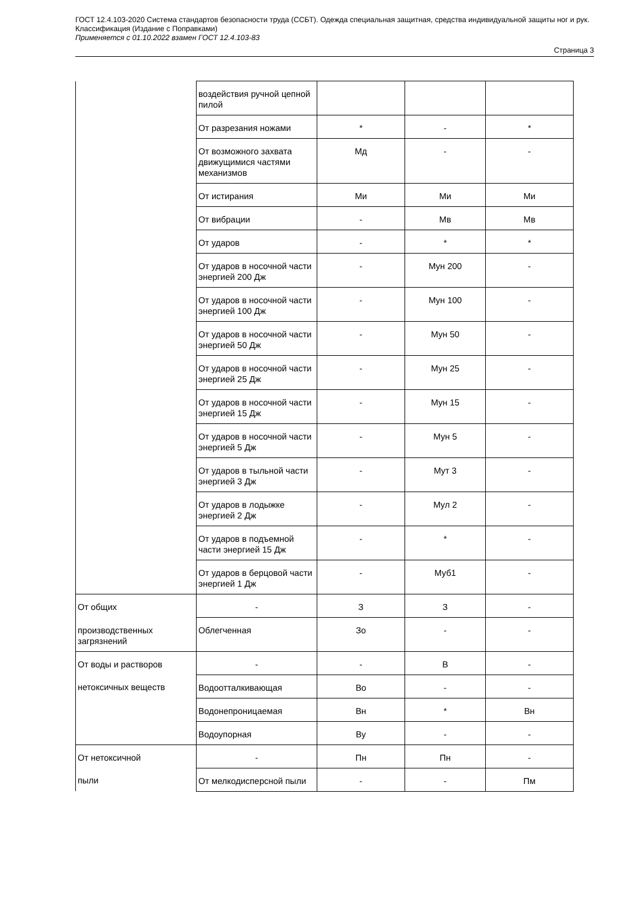ГОСТ 12.4.103-2020 Система стандартов безопасности труда (ССБТ). Одежда специальная защитная, средства индивидуальной защиты ног и рук. Классификация (Издание с Поправками)
Применяется с 01.10.2022 взамен ГОСТ 12.4.103-83
Страница 3
| | воздействия ручной цепной пилой | | | |
| | От разрезания ножами | * | - | * |
| | От возможного захвата движущимися частями механизмов | Мд | - | - |
| | От истирания | Ми | Ми | Ми |
| | От вибрации | - | Мв | Мв |
| | От ударов | - | * | * |
| | От ударов в носочной части энергией 200 Дж | - | Мун 200 | - |
| | От ударов в носочной части энергией 100 Дж | - | Мун 100 | - |
| | От ударов в носочной части энергией 50 Дж | - | Мун 50 | - |
| | От ударов в носочной части энергией 25 Дж | - | Мун 25 | - |
| | От ударов в носочной части энергией 15 Дж | - | Мун 15 | - |
| | От ударов в носочной части энергией 5 Дж | - | Мун 5 | - |
| | От ударов в тыльной части энергией 3 Дж | - | Мут 3 | - |
| | От ударов в лодыжке энергией 2 Дж | - | Мул 2 | - |
| | От ударов в подъемной части энергией 15 Дж | - | * | - |
| | От ударов в берцовой части энергией 1 Дж | - | Муб1 | - |
| От общих | - | З | З | - |
| производственных загрязнений | Облегченная | Зо | - | - |
| От воды и растворов | - | - | В | - |
| нетоксичных веществ | Водоотталкивающая | Во | - | - |
| | Водонепроницаемая | Вн | * | Вн |
| | Водоупорная | Ву | - | - |
| От нетоксичной | - | Пн | Пн | - |
| пыли | От мелкодисперсной пыли | - | - | Пм |